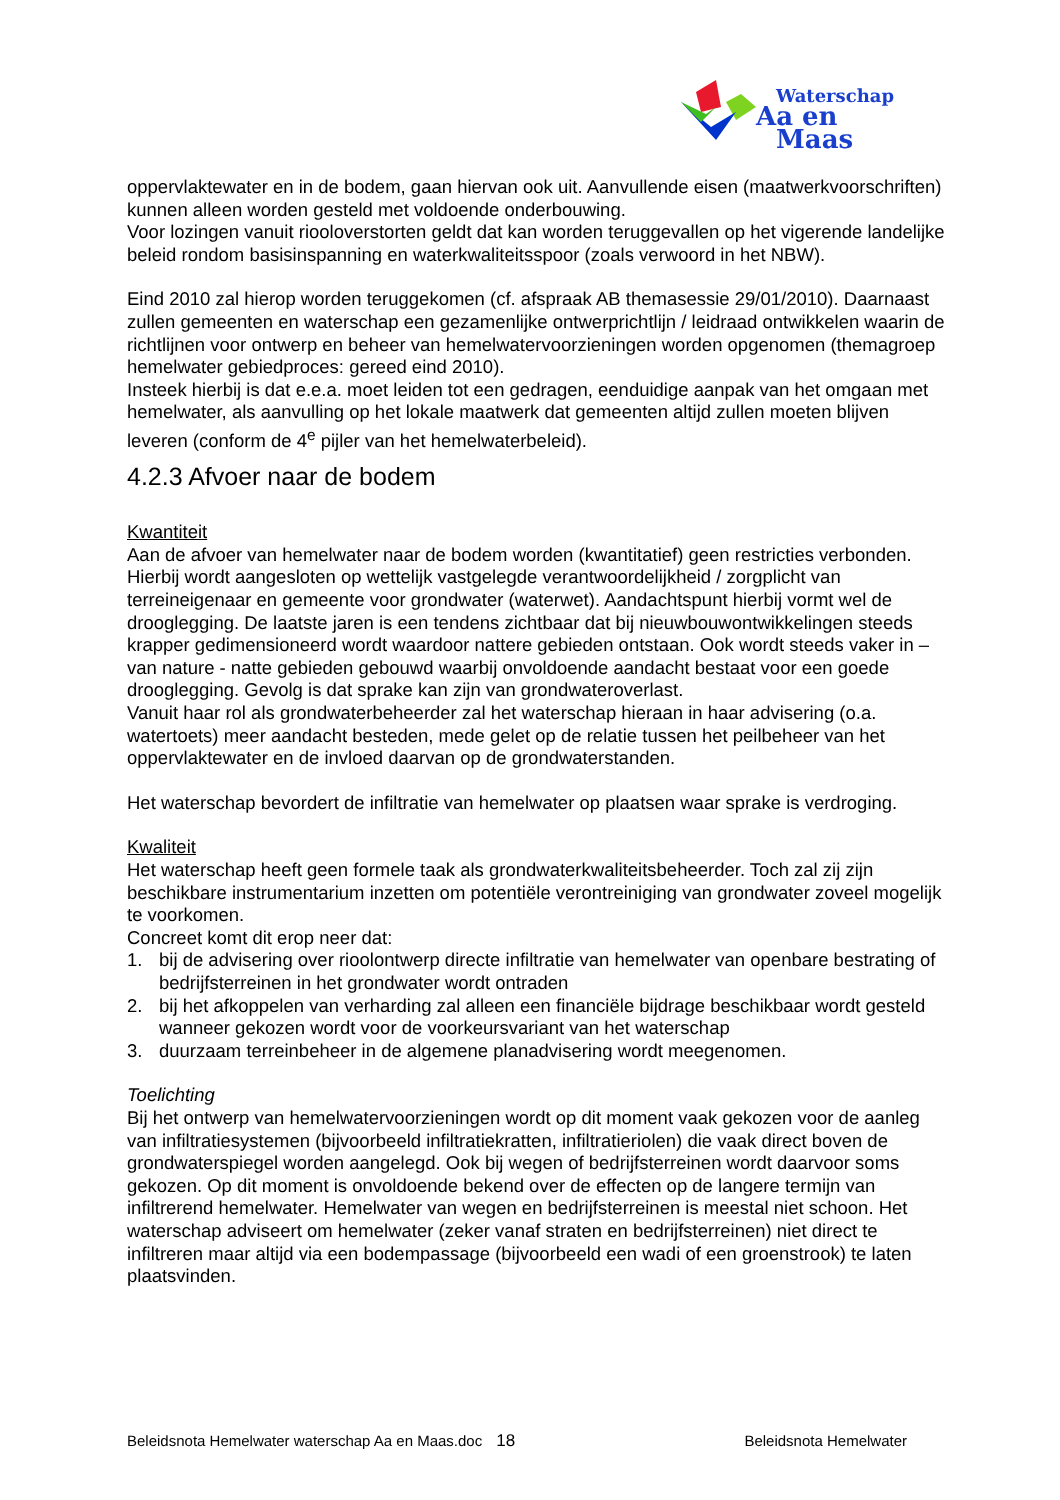Waterschap
Aa en Maas
oppervlaktewater en in de bodem, gaan hiervan ook uit. Aanvullende eisen (maatwerkvoorschriften) kunnen alleen worden gesteld met voldoende onderbouwing.
Voor lozingen vanuit riooloverstorten geldt dat kan worden teruggevallen op het vigerende landelijke beleid rondom basisinspanning en waterkwaliteitsspoor (zoals verwoord in het NBW).
Eind 2010 zal hierop worden teruggekomen (cf. afspraak AB themasessie 29/01/2010). Daarnaast zullen gemeenten en waterschap een gezamenlijke ontwerprichtlijn / leidraad ontwikkelen waarin de richtlijnen voor ontwerp en beheer van hemelwatervoorzieningen worden opgenomen (themagroep hemelwater gebiedproces: gereed eind 2010).
Insteek hierbij is dat e.e.a. moet leiden tot een gedragen, eenduidige aanpak van het omgaan met hemelwater, als aanvulling op het lokale maatwerk dat gemeenten altijd zullen moeten blijven leveren (conform de 4<sup>e</sup> pijler van het hemelwaterbeleid).
4.2.3 Afvoer naar de bodem
Kwantiteit
Aan de afvoer van hemelwater naar de bodem worden (kwantitatief) geen restricties verbonden. Hierbij wordt aangesloten op wettelijk vastgelegde verantwoordelijkheid / zorgplicht van terreineigenaar en gemeente voor grondwater (waterwet). Aandachtspunt hierbij vormt wel de drooglegging. De laatste jaren is een tendens zichtbaar dat bij nieuwbouwontwikkelingen steeds krapper gedimensioneerd wordt waardoor nattere gebieden ontstaan. Ook wordt steeds vaker in – van nature - natte gebieden gebouwd waarbij onvoldoende aandacht bestaat voor een goede drooglegging. Gevolg is dat sprake kan zijn van grondwateroverlast.
Vanuit haar rol als grondwaterbeheerder zal het waterschap hieraan in haar advisering (o.a. watertoets) meer aandacht besteden, mede gelet op de relatie tussen het peilbeheer van het oppervlaktewater en de invloed daarvan op de grondwaterstanden.
Het waterschap bevordert de infiltratie van hemelwater op plaatsen waar sprake is verdroging.
Kwaliteit
Het waterschap heeft geen formele taak als grondwaterkwaliteitsbeheerder. Toch zal zij zijn beschikbare instrumentarium inzetten om potentiële verontreiniging van grondwater zoveel mogelijk te voorkomen.
Concreet komt dit erop neer dat:
1. bij de advisering over rioolontwerp directe infiltratie van hemelwater van openbare bestrating of bedrijfsterreinen in het grondwater wordt ontraden
2. bij het afkoppelen van verharding zal alleen een financiële bijdrage beschikbaar wordt gesteld wanneer gekozen wordt voor de voorkeursvariant van het waterschap
3. duurzaam terreinbeheer in de algemene planadvisering wordt meegenomen.
Toelichting
Bij het ontwerp van hemelwatervoorzieningen wordt op dit moment vaak gekozen voor de aanleg van infiltratiesystemen (bijvoorbeeld infiltratiekratten, infiltratieriolen) die vaak direct boven de grondwaterspiegel worden aangelegd. Ook bij wegen of bedrijfsterreinen wordt daarvoor soms gekozen. Op dit moment is onvoldoende bekend over de effecten op de langere termijn van infiltrerend hemelwater. Hemelwater van wegen en bedrijfsterreinen is meestal niet schoon. Het waterschap adviseert om hemelwater (zeker vanaf straten en bedrijfsterreinen) niet direct te infiltreren maar altijd via een bodempassage (bijvoorbeeld een wadi of een groenstrook) te laten plaatsvinden.
Beleidsnota Hemelwater waterschap Aa en Maas.doc 18 Beleidsnota Hemelwater